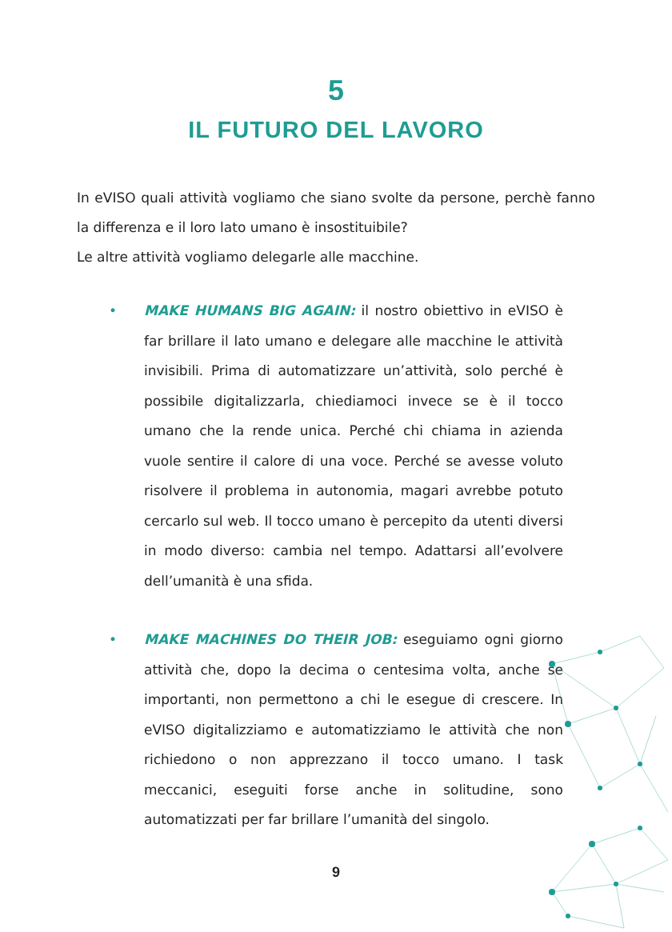5
IL FUTURO DEL LAVORO
In eVISO quali attività vogliamo che siano svolte da persone, perchè fanno la differenza e il loro lato umano è insostituibile?
Le altre attività vogliamo delegarle alle macchine.
• MAKE HUMANS BIG AGAIN: il nostro obiettivo in eVISO è far brillare il lato umano e delegare alle macchine le attività invisibili. Prima di automatizzare un’attività, solo perché è possibile digitalizzarla, chiediamoci invece se è il tocco umano che la rende unica. Perché chi chiama in azienda vuole sentire il calore di una voce. Perché se avesse voluto risolvere il problema in autonomia, magari avrebbe potuto cercarlo sul web. Il tocco umano è percepito da utenti diversi in modo diverso: cambia nel tempo. Adattarsi all’evolvere dell’umanità è una sfida.
• MAKE MACHINES DO THEIR JOB: eseguiamo ogni giorno attività che, dopo la decima o centesima volta, anche se importanti, non permettono a chi le esegue di crescere. In eVISO digitalizziamo e automatizziamo le attività che non richiedono o non apprezzano il tocco umano. I task meccanici, eseguiti forse anche in solitudine, sono automatizzati per far brillare l’umanità del singolo.
9